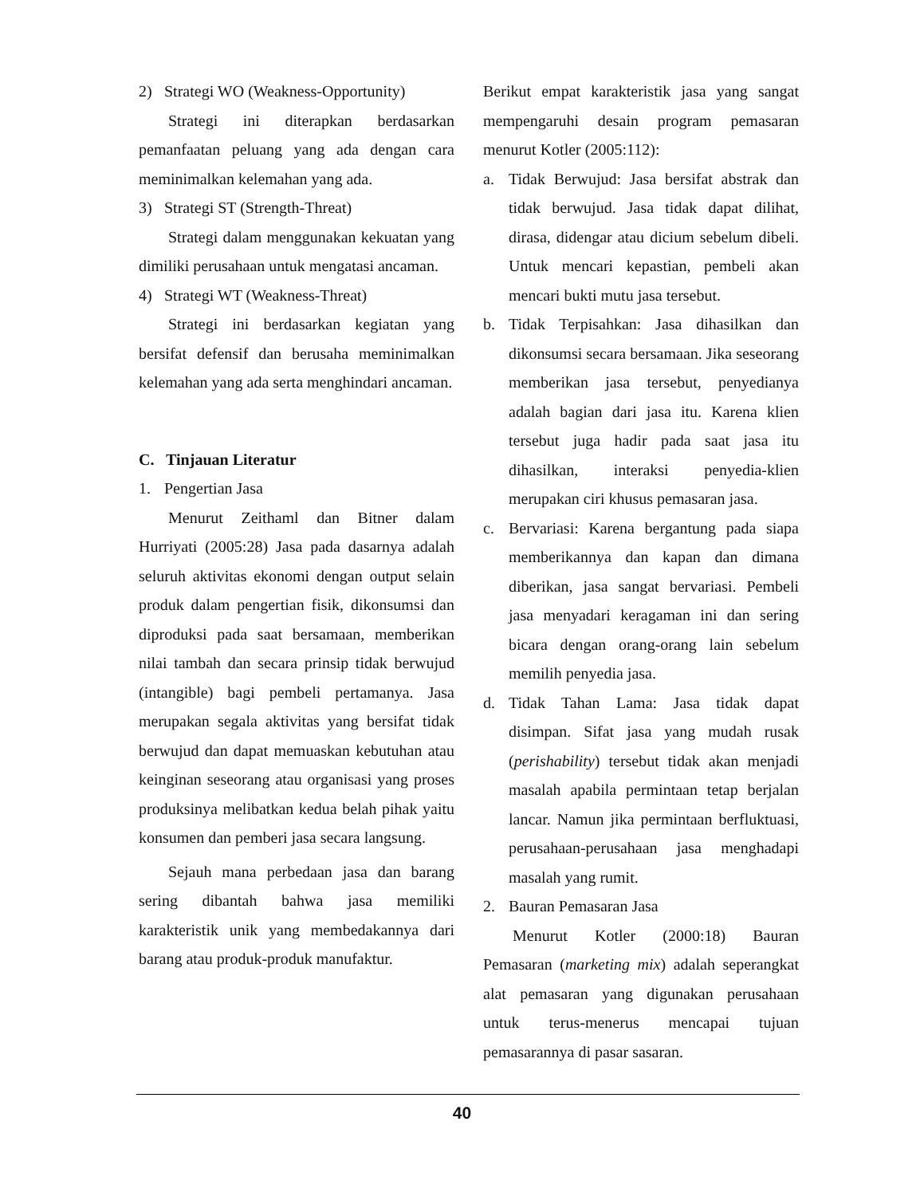2) Strategi WO (Weakness-Opportunity)
Strategi ini diterapkan berdasarkan pemanfaatan peluang yang ada dengan cara meminimalkan kelemahan yang ada.
3) Strategi ST (Strength-Threat)
Strategi dalam menggunakan kekuatan yang dimiliki perusahaan untuk mengatasi ancaman.
4) Strategi WT (Weakness-Threat)
Strategi ini berdasarkan kegiatan yang bersifat defensif dan berusaha meminimalkan kelemahan yang ada serta menghindari ancaman.
C. Tinjauan Literatur
1. Pengertian Jasa
Menurut Zeithaml dan Bitner dalam Hurriyati (2005:28) Jasa pada dasarnya adalah seluruh aktivitas ekonomi dengan output selain produk dalam pengertian fisik, dikonsumsi dan diproduksi pada saat bersamaan, memberikan nilai tambah dan secara prinsip tidak berwujud (intangible) bagi pembeli pertamanya. Jasa merupakan segala aktivitas yang bersifat tidak berwujud dan dapat memuaskan kebutuhan atau keinginan seseorang atau organisasi yang proses produksinya melibatkan kedua belah pihak yaitu konsumen dan pemberi jasa secara langsung.
Sejauh mana perbedaan jasa dan barang sering dibantah bahwa jasa memiliki karakteristik unik yang membedakannya dari barang atau produk-produk manufaktur.
Berikut empat karakteristik jasa yang sangat mempengaruhi desain program pemasaran menurut Kotler (2005:112):
a. Tidak Berwujud: Jasa bersifat abstrak dan tidak berwujud. Jasa tidak dapat dilihat, dirasa, didengar atau dicium sebelum dibeli. Untuk mencari kepastian, pembeli akan mencari bukti mutu jasa tersebut.
b. Tidak Terpisahkan: Jasa dihasilkan dan dikonsumsi secara bersamaan. Jika seseorang memberikan jasa tersebut, penyedianya adalah bagian dari jasa itu. Karena klien tersebut juga hadir pada saat jasa itu dihasilkan, interaksi penyedia-klien merupakan ciri khusus pemasaran jasa.
c. Bervariasi: Karena bergantung pada siapa memberikannya dan kapan dan dimana diberikan, jasa sangat bervariasi. Pembeli jasa menyadari keragaman ini dan sering bicara dengan orang-orang lain sebelum memilih penyedia jasa.
d. Tidak Tahan Lama: Jasa tidak dapat disimpan. Sifat jasa yang mudah rusak (perishability) tersebut tidak akan menjadi masalah apabila permintaan tetap berjalan lancar. Namun jika permintaan berfluktuasi, perusahaan-perusahaan jasa menghadapi masalah yang rumit.
2. Bauran Pemasaran Jasa
Menurut Kotler (2000:18) Bauran Pemasaran (marketing mix) adalah seperangkat alat pemasaran yang digunakan perusahaan untuk terus-menerus mencapai tujuan pemasarannya di pasar sasaran.
40